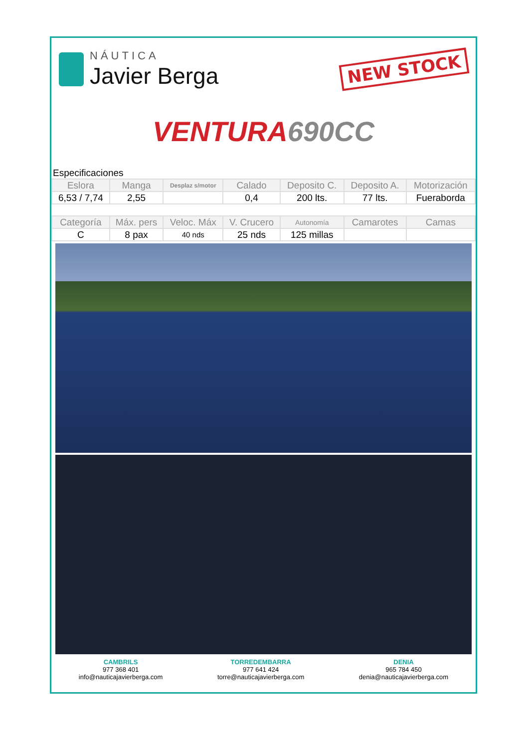NÁUTICA
Javier Berga
NEW STOCK
VENTURA 690CC
Especificaciones
| Eslora | Manga | Desplaz s/motor | Calado | Deposito C. | Deposito A. | Motorización |
| --- | --- | --- | --- | --- | --- | --- |
| 6,53 / 7,74 | 2,55 | | 0,4 | 200 lts. | 77 lts. | Fueraborda |
| Categoría | Máx. pers | Veloc. Máx | V. Crucero | Autonomía | Camarotes | Camas |
| C | 8 pax | 40 nds | 25 nds | 125 millas | | |
CAMBRILS
977 368 401
info@nauticajavierberga.com
TORREDEMBARRA
977 641 424
torre@nauticajavierberga.com
DENIA
965 784 450
denia@nauticajavierberga.com